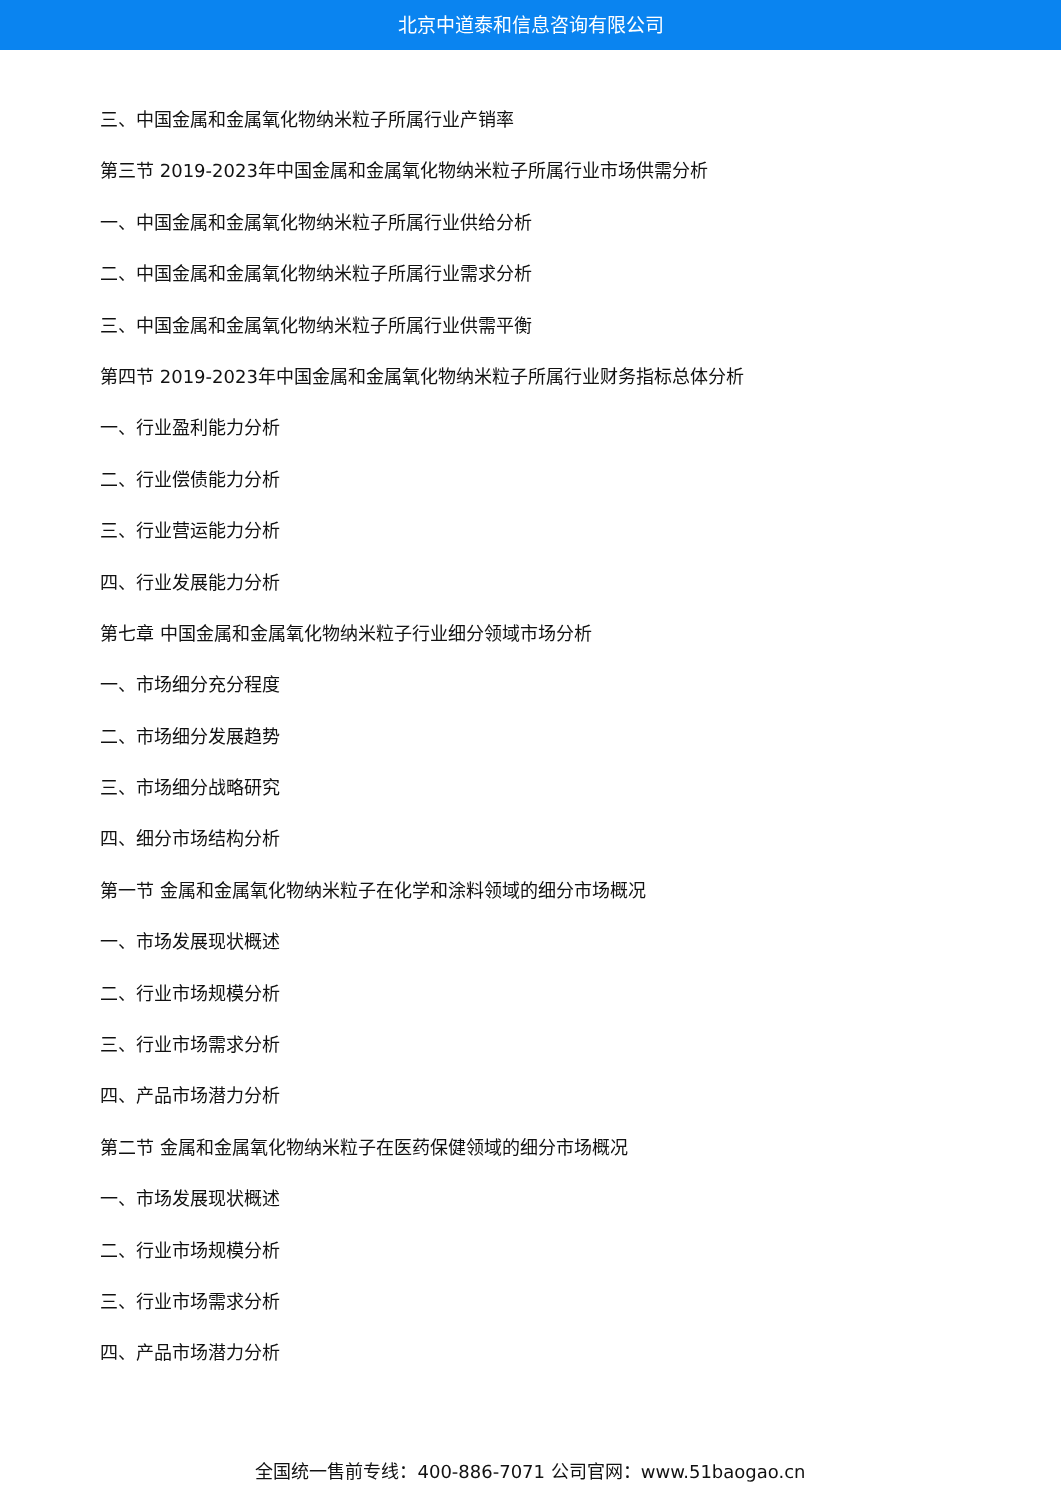北京中道泰和信息咨询有限公司
三、中国金属和金属氧化物纳米粒子所属行业产销率
第三节 2019-2023年中国金属和金属氧化物纳米粒子所属行业市场供需分析
一、中国金属和金属氧化物纳米粒子所属行业供给分析
二、中国金属和金属氧化物纳米粒子所属行业需求分析
三、中国金属和金属氧化物纳米粒子所属行业供需平衡
第四节 2019-2023年中国金属和金属氧化物纳米粒子所属行业财务指标总体分析
一、行业盈利能力分析
二、行业偿债能力分析
三、行业营运能力分析
四、行业发展能力分析
第七章 中国金属和金属氧化物纳米粒子行业细分领域市场分析
一、市场细分充分程度
二、市场细分发展趋势
三、市场细分战略研究
四、细分市场结构分析
第一节 金属和金属氧化物纳米粒子在化学和涂料领域的细分市场概况
一、市场发展现状概述
二、行业市场规模分析
三、行业市场需求分析
四、产品市场潜力分析
第二节 金属和金属氧化物纳米粒子在医药保健领域的细分市场概况
一、市场发展现状概述
二、行业市场规模分析
三、行业市场需求分析
四、产品市场潜力分析
全国统一售前专线：400-886-7071 公司官网：www.51baogao.cn